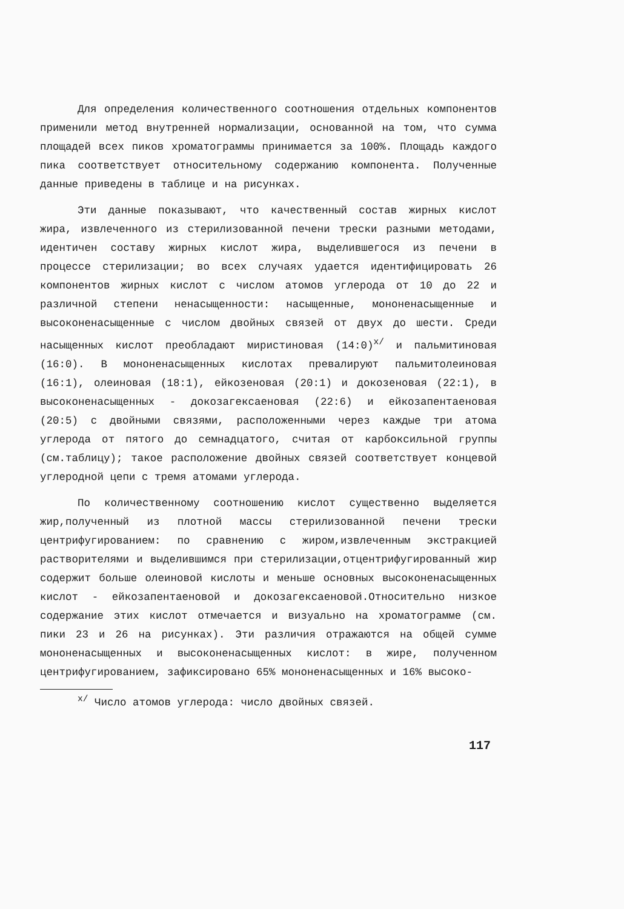Для определения количественного соотношения отдельных компонентов применили метод внутренней нормализации, основанной на том, что сумма площадей всех пиков хроматограммы принимается за 100%. Площадь каждого пика соответствует относительному содержанию компонента. Полученные данные приведены в таблице и на рисунках.
Эти данные показывают, что качественный состав жирных кислот жира, извлеченного из стерилизованной печени трески разными методами, идентичен составу жирных кислот жира, выделившегося из печени в процессе стерилизации; во всех случаях удается идентифицировать 26 компонентов жирных кислот с числом атомов углерода от 10 до 22 и различной степени ненасыщенности: насыщенные, мононенасыщенные и высоконенасыщенные с числом двойных связей от двух до шести. Среди насыщенных кислот преобладают миристиновая (14:0)<sup>х/</sup> и пальмитиновая (16:0). В мононенасыщенных кислотах превалируют пальмитолеиновая (16:1), олеиновая (18:1), ейкозеновая (20:1) и докозеновая (22:1), в высоконенасыщенных - докозагексаеновая (22:6) и ейкозапентаеновая (20:5) с двойными связями, расположенными через каждые три атома углерода от пятого до семнадцатого, считая от карбоксильной группы (см.таблицу); такое расположение двойных связей соответствует концевой углеродной цепи с тремя атомами углерода.
По количественному соотношению кислот существенно выделяется жир,полученный из плотной массы стерилизованной печени трески центрифугированием: по сравнению с жиром,извлеченным экстракцией растворителями и выделившимся при стерилизации,отцентрифугированный жир содержит больше олеиновой кислоты и меньше основных высоконенасыщенных кислот - ейкозапентаеновой и докозагексаеновой.Относительно низкое содержание этих кислот отмечается и визуально на хроматограмме (см. пики 23 и 26 на рисунках). Эти различия отражаются на общей сумме мононенасыщенных и высоконенасыщенных кислот: в жире, полученном центрифугированием, зафиксировано 65% мононенасыщенных и 16% высоко-
<sup>х/</sup> Число атомов углерода: число двойных связей.
117